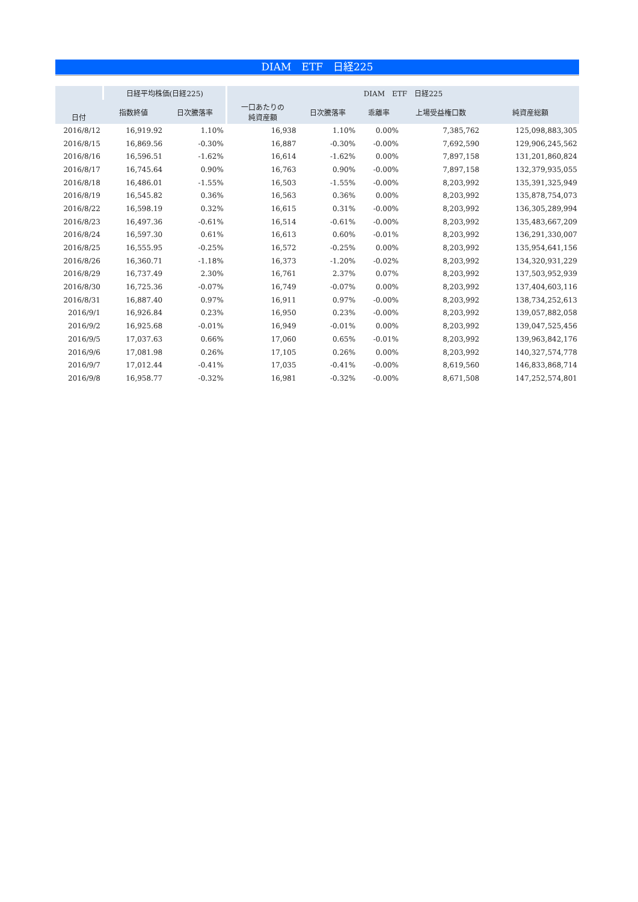DIAM　ETF　日経225
| 日付 | 日経平均株価(日経225) | | DIAM ETF 日経225 | | | | |
| --- | --- | --- | --- | --- | --- | --- | --- |
| | 指数終値 | 日次騰落率 | 一口あたりの 純資産額 | 日次騰落率 | 乖離率 | 上場受益権口数 | 純資産総額 |
| 2016/8/12 | 16,919.92 | 1.10% | 16,938 | 1.10% | 0.00% | 7,385,762 | 125,098,883,305 |
| 2016/8/15 | 16,869.56 | -0.30% | 16,887 | -0.30% | -0.00% | 7,692,590 | 129,906,245,562 |
| 2016/8/16 | 16,596.51 | -1.62% | 16,614 | -1.62% | 0.00% | 7,897,158 | 131,201,860,824 |
| 2016/8/17 | 16,745.64 | 0.90% | 16,763 | 0.90% | -0.00% | 7,897,158 | 132,379,935,055 |
| 2016/8/18 | 16,486.01 | -1.55% | 16,503 | -1.55% | -0.00% | 8,203,992 | 135,391,325,949 |
| 2016/8/19 | 16,545.82 | 0.36% | 16,563 | 0.36% | 0.00% | 8,203,992 | 135,878,754,073 |
| 2016/8/22 | 16,598.19 | 0.32% | 16,615 | 0.31% | -0.00% | 8,203,992 | 136,305,289,994 |
| 2016/8/23 | 16,497.36 | -0.61% | 16,514 | -0.61% | -0.00% | 8,203,992 | 135,483,667,209 |
| 2016/8/24 | 16,597.30 | 0.61% | 16,613 | 0.60% | -0.01% | 8,203,992 | 136,291,330,007 |
| 2016/8/25 | 16,555.95 | -0.25% | 16,572 | -0.25% | 0.00% | 8,203,992 | 135,954,641,156 |
| 2016/8/26 | 16,360.71 | -1.18% | 16,373 | -1.20% | -0.02% | 8,203,992 | 134,320,931,229 |
| 2016/8/29 | 16,737.49 | 2.30% | 16,761 | 2.37% | 0.07% | 8,203,992 | 137,503,952,939 |
| 2016/8/30 | 16,725.36 | -0.07% | 16,749 | -0.07% | 0.00% | 8,203,992 | 137,404,603,116 |
| 2016/8/31 | 16,887.40 | 0.97% | 16,911 | 0.97% | -0.00% | 8,203,992 | 138,734,252,613 |
| 2016/9/1 | 16,926.84 | 0.23% | 16,950 | 0.23% | -0.00% | 8,203,992 | 139,057,882,058 |
| 2016/9/2 | 16,925.68 | -0.01% | 16,949 | -0.01% | 0.00% | 8,203,992 | 139,047,525,456 |
| 2016/9/5 | 17,037.63 | 0.66% | 17,060 | 0.65% | -0.01% | 8,203,992 | 139,963,842,176 |
| 2016/9/6 | 17,081.98 | 0.26% | 17,105 | 0.26% | 0.00% | 8,203,992 | 140,327,574,778 |
| 2016/9/7 | 17,012.44 | -0.41% | 17,035 | -0.41% | -0.00% | 8,619,560 | 146,833,868,714 |
| 2016/9/8 | 16,958.77 | -0.32% | 16,981 | -0.32% | -0.00% | 8,671,508 | 147,252,574,801 |